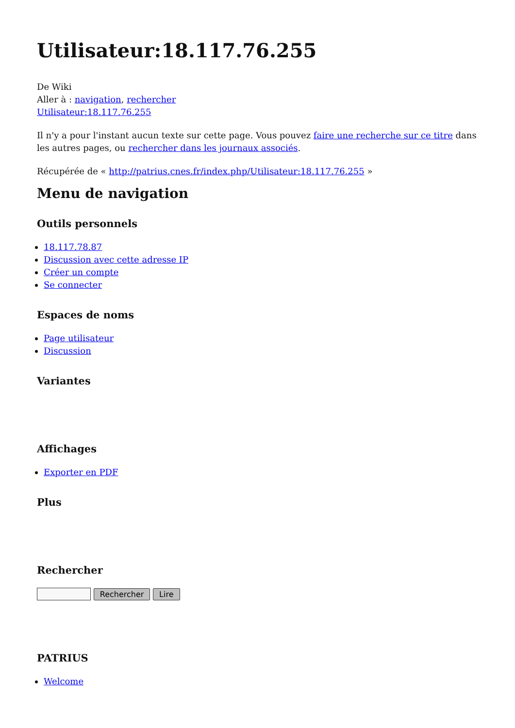Utilisateur:18.117.76.255
De Wiki
Aller à : navigation, rechercher
Utilisateur:18.117.76.255
Il n'y a pour l'instant aucun texte sur cette page. Vous pouvez faire une recherche sur ce titre dans les autres pages, ou rechercher dans les journaux associés.
Récupérée de « http://patrius.cnes.fr/index.php/Utilisateur:18.117.76.255 »
Menu de navigation
Outils personnels
18.117.78.87
Discussion avec cette adresse IP
Créer un compte
Se connecter
Espaces de noms
Page utilisateur
Discussion
Variantes
Affichages
Exporter en PDF
Plus
Rechercher
Rechercher Lire
PATRIUS
Welcome